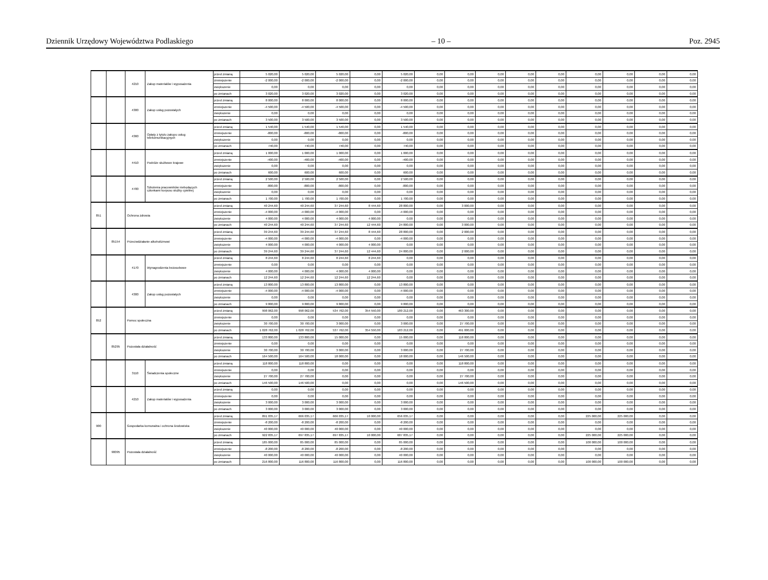Dziennik Urzędowy Województwa Podlaskiego – 10 – Poz. 2945
| | | 4210 | Zakup materiałów i wyposażenia | przed zmianą | 5 020,00 | 5 020,00 | 5 020,00 | 0,00 | 5 020,00 | 0,00 | 0,00 | 0,00 | 0,00 | 0,00 | 0,00 | 0,00 | 0,00 | 0,00 |
| | | | | zmniejszenie | -2 000,00 | -2 000,00 | -2 000,00 | 0,00 | -2 000,00 | 0,00 | 0,00 | 0,00 | 0,00 | 0,00 | 0,00 | 0,00 | 0,00 | 0,00 |
| | | | | zwiększenie | 0,00 | 0,00 | 0,00 | 0,00 | 0,00 | 0,00 | 0,00 | 0,00 | 0,00 | 0,00 | 0,00 | 0,00 | 0,00 | 0,00 |
| | | | | po zmianach | 3 020,00 | 3 020,00 | 3 020,00 | 0,00 | 3 020,00 | 0,00 | 0,00 | 0,00 | 0,00 | 0,00 | 0,00 | 0,00 | 0,00 | 0,00 |
| | | 4300 | Zakup usług pozostałych | przed zmianą | 8 000,00 | 8 000,00 | 8 000,00 | 0,00 | 8 000,00 | 0,00 | 0,00 | 0,00 | 0,00 | 0,00 | 0,00 | 0,00 | 0,00 | 0,00 |
| | | | | zmniejszenie | -4 500,00 | -4 500,00 | -4 500,00 | 0,00 | -4 500,00 | 0,00 | 0,00 | 0,00 | 0,00 | 0,00 | 0,00 | 0,00 | 0,00 | 0,00 |
| | | | | zwiększenie | 0,00 | 0,00 | 0,00 | 0,00 | 0,00 | 0,00 | 0,00 | 0,00 | 0,00 | 0,00 | 0,00 | 0,00 | 0,00 | 0,00 |
| | | | | po zmianach | 3 500,00 | 3 500,00 | 3 500,00 | 0,00 | 3 500,00 | 0,00 | 0,00 | 0,00 | 0,00 | 0,00 | 0,00 | 0,00 | 0,00 | 0,00 |
| | | 4360 | Opłaty z tytułu zakupu usług telekomunikacyjnych | przed zmianą | 1 540,00 | 1 540,00 | 1 540,00 | 0,00 | 1 540,00 | 0,00 | 0,00 | 0,00 | 0,00 | 0,00 | 0,00 | 0,00 | 0,00 | 0,00 |
| | | | | zmniejszenie | -800,00 | -800,00 | -800,00 | 0,00 | -800,00 | 0,00 | 0,00 | 0,00 | 0,00 | 0,00 | 0,00 | 0,00 | 0,00 | 0,00 |
| | | | | zwiększenie | 0,00 | 0,00 | 0,00 | 0,00 | 0,00 | 0,00 | 0,00 | 0,00 | 0,00 | 0,00 | 0,00 | 0,00 | 0,00 | 0,00 |
| | | | | po zmianach | 740,00 | 740,00 | 740,00 | 0,00 | 740,00 | 0,00 | 0,00 | 0,00 | 0,00 | 0,00 | 0,00 | 0,00 | 0,00 | 0,00 |
| | | 4410 | Podróże służbowe krajowe | przed zmianą | 1 000,00 | 1 000,00 | 1 000,00 | 0,00 | 1 000,00 | 0,00 | 0,00 | 0,00 | 0,00 | 0,00 | 0,00 | 0,00 | 0,00 | 0,00 |
| | | | | zmniejszenie | -400,00 | -400,00 | -400,00 | 0,00 | -400,00 | 0,00 | 0,00 | 0,00 | 0,00 | 0,00 | 0,00 | 0,00 | 0,00 | 0,00 |
| | | | | zwiększenie | 0,00 | 0,00 | 0,00 | 0,00 | 0,00 | 0,00 | 0,00 | 0,00 | 0,00 | 0,00 | 0,00 | 0,00 | 0,00 | 0,00 |
| | | | | po zmianach | 600,00 | 600,00 | 600,00 | 0,00 | 600,00 | 0,00 | 0,00 | 0,00 | 0,00 | 0,00 | 0,00 | 0,00 | 0,00 | 0,00 |
| | | 4700 | Szkolenia pracowników niebędących członkami korpusu służby cywilnej | przed zmianą | 2 500,00 | 2 500,00 | 2 500,00 | 0,00 | 2 500,00 | 0,00 | 0,00 | 0,00 | 0,00 | 0,00 | 0,00 | 0,00 | 0,00 | 0,00 |
| | | | | zmniejszenie | -800,00 | -800,00 | -800,00 | 0,00 | -800,00 | 0,00 | 0,00 | 0,00 | 0,00 | 0,00 | 0,00 | 0,00 | 0,00 | 0,00 |
| | | | | zwiększenie | 0,00 | 0,00 | 0,00 | 0,00 | 0,00 | 0,00 | 0,00 | 0,00 | 0,00 | 0,00 | 0,00 | 0,00 | 0,00 | 0,00 |
| | | | | po zmianach | 1 700,00 | 1 700,00 | 1 700,00 | 0,00 | 1 700,00 | 0,00 | 0,00 | 0,00 | 0,00 | 0,00 | 0,00 | 0,00 | 0,00 | 0,00 |
| 851 | | Ochrona zdrowia | | przed zmianą | 40 244,60 | 40 244,60 | 37 244,60 | 8 444,60 | 28 800,00 | 0,00 | 3 000,00 | 0,00 | 0,00 | 0,00 | 0,00 | 0,00 | 0,00 | 0,00 |
| | | | | zmniejszenie | -4 000,00 | -4 000,00 | -4 000,00 | 0,00 | -4 000,00 | 0,00 | 0,00 | 0,00 | 0,00 | 0,00 | 0,00 | 0,00 | 0,00 | 0,00 |
| | | | | zwiększenie | 4 000,00 | 4 000,00 | 4 000,00 | 4 000,00 | 0,00 | 0,00 | 0,00 | 0,00 | 0,00 | 0,00 | 0,00 | 0,00 | 0,00 | 0,00 |
| | | | | po zmianach | 40 244,60 | 40 244,60 | 37 244,60 | 12 444,60 | 24 800,00 | 0,00 | 3 000,00 | 0,00 | 0,00 | 0,00 | 0,00 | 0,00 | 0,00 | 0,00 |
| | 85154 | Przeciwdziałanie alkoholizmowi | | przed zmianą | 39 244,60 | 39 244,60 | 37 244,60 | 8 444,60 | 28 800,00 | 0,00 | 2 000,00 | 0,00 | 0,00 | 0,00 | 0,00 | 0,00 | 0,00 | 0,00 |
| | | | | zmniejszenie | -4 000,00 | -4 000,00 | -4 000,00 | 0,00 | -4 000,00 | 0,00 | 0,00 | 0,00 | 0,00 | 0,00 | 0,00 | 0,00 | 0,00 | 0,00 |
| | | | | zwiększenie | 4 000,00 | 4 000,00 | 4 000,00 | 4 000,00 | 0,00 | 0,00 | 0,00 | 0,00 | 0,00 | 0,00 | 0,00 | 0,00 | 0,00 | 0,00 |
| | | | | po zmianach | 39 244,60 | 39 244,60 | 37 244,60 | 12 444,60 | 24 800,00 | 0,00 | 2 000,00 | 0,00 | 0,00 | 0,00 | 0,00 | 0,00 | 0,00 | 0,00 |
| | | 4170 | Wynagrodzenia bezosobowe | przed zmianą | 8 244,60 | 8 244,60 | 8 244,60 | 8 244,60 | 0,00 | 0,00 | 0,00 | 0,00 | 0,00 | 0,00 | 0,00 | 0,00 | 0,00 | 0,00 |
| | | | | zmniejszenie | 0,00 | 0,00 | 0,00 | 0,00 | 0,00 | 0,00 | 0,00 | 0,00 | 0,00 | 0,00 | 0,00 | 0,00 | 0,00 | 0,00 |
| | | | | zwiększenie | 4 000,00 | 4 000,00 | 4 000,00 | 4 000,00 | 0,00 | 0,00 | 0,00 | 0,00 | 0,00 | 0,00 | 0,00 | 0,00 | 0,00 | 0,00 |
| | | | | po zmianach | 12 244,60 | 12 244,60 | 12 244,60 | 12 244,60 | 0,00 | 0,00 | 0,00 | 0,00 | 0,00 | 0,00 | 0,00 | 0,00 | 0,00 | 0,00 |
| | | 4300 | Zakup usług pozostałych | przed zmianą | 13 800,00 | 13 800,00 | 13 800,00 | 0,00 | 13 800,00 | 0,00 | 0,00 | 0,00 | 0,00 | 0,00 | 0,00 | 0,00 | 0,00 | 0,00 |
| | | | | zmniejszenie | -4 000,00 | -4 000,00 | -4 000,00 | 0,00 | -4 000,00 | 0,00 | 0,00 | 0,00 | 0,00 | 0,00 | 0,00 | 0,00 | 0,00 | 0,00 |
| | | | | zwiększenie | 0,00 | 0,00 | 0,00 | 0,00 | 0,00 | 0,00 | 0,00 | 0,00 | 0,00 | 0,00 | 0,00 | 0,00 | 0,00 | 0,00 |
| | | | | po zmianach | 9 800,00 | 9 800,00 | 9 800,00 | 0,00 | 9 800,00 | 0,00 | 0,00 | 0,00 | 0,00 | 0,00 | 0,00 | 0,00 | 0,00 | 0,00 |
| 852 | | Pomoc społeczna | | przed zmianą | 998 062,00 | 998 062,00 | 534 762,00 | 354 550,00 | 180 212,00 | 0,00 | 463 300,00 | 0,00 | 0,00 | 0,00 | 0,00 | 0,00 | 0,00 | 0,00 |
| | | | | zmniejszenie | 0,00 | 0,00 | 0,00 | 0,00 | 0,00 | 0,00 | 0,00 | 0,00 | 0,00 | 0,00 | 0,00 | 0,00 | 0,00 | 0,00 |
| | | | | zwiększenie | 30 700,00 | 30 700,00 | 3 000,00 | 0,00 | 3 000,00 | 0,00 | 27 700,00 | 0,00 | 0,00 | 0,00 | 0,00 | 0,00 | 0,00 | 0,00 |
| | | | | po zmianach | 1 028 762,00 | 1 028 762,00 | 537 762,00 | 354 550,00 | 183 212,00 | 0,00 | 491 000,00 | 0,00 | 0,00 | 0,00 | 0,00 | 0,00 | 0,00 | 0,00 |
| | 85295 | Pozostała działalność | | przed zmianą | 133 800,00 | 133 800,00 | 15 000,00 | 0,00 | 15 000,00 | 0,00 | 118 800,00 | 0,00 | 0,00 | 0,00 | 0,00 | 0,00 | 0,00 | 0,00 |
| | | | | zmniejszenie | 0,00 | 0,00 | 0,00 | 0,00 | 0,00 | 0,00 | 0,00 | 0,00 | 0,00 | 0,00 | 0,00 | 0,00 | 0,00 | 0,00 |
| | | | | zwiększenie | 30 700,00 | 30 700,00 | 3 000,00 | 0,00 | 3 000,00 | 0,00 | 27 700,00 | 0,00 | 0,00 | 0,00 | 0,00 | 0,00 | 0,00 | 0,00 |
| | | | | po zmianach | 164 500,00 | 164 500,00 | 18 000,00 | 0,00 | 18 000,00 | 0,00 | 146 500,00 | 0,00 | 0,00 | 0,00 | 0,00 | 0,00 | 0,00 | 0,00 |
| | | 3110 | Świadczenia społeczne | przed zmianą | 118 800,00 | 118 800,00 | 0,00 | 0,00 | 0,00 | 0,00 | 118 800,00 | 0,00 | 0,00 | 0,00 | 0,00 | 0,00 | 0,00 | 0,00 |
| | | | | zmniejszenie | 0,00 | 0,00 | 0,00 | 0,00 | 0,00 | 0,00 | 0,00 | 0,00 | 0,00 | 0,00 | 0,00 | 0,00 | 0,00 | 0,00 |
| | | | | zwiększenie | 27 700,00 | 27 700,00 | 0,00 | 0,00 | 0,00 | 0,00 | 27 700,00 | 0,00 | 0,00 | 0,00 | 0,00 | 0,00 | 0,00 | 0,00 |
| | | | | po zmianach | 146 500,00 | 146 500,00 | 0,00 | 0,00 | 0,00 | 0,00 | 146 500,00 | 0,00 | 0,00 | 0,00 | 0,00 | 0,00 | 0,00 | 0,00 |
| | | 4210 | Zakup materiałów i wyposażenia | przed zmianą | 0,00 | 0,00 | 0,00 | 0,00 | 0,00 | 0,00 | 0,00 | 0,00 | 0,00 | 0,00 | 0,00 | 0,00 | 0,00 | 0,00 |
| | | | | zmniejszenie | 0,00 | 0,00 | 0,00 | 0,00 | 0,00 | 0,00 | 0,00 | 0,00 | 0,00 | 0,00 | 0,00 | 0,00 | 0,00 | 0,00 |
| | | | | zwiększenie | 3 000,00 | 3 000,00 | 3 000,00 | 0,00 | 3 000,00 | 0,00 | 0,00 | 0,00 | 0,00 | 0,00 | 0,00 | 0,00 | 0,00 | 0,00 |
| | | | | po zmianach | 3 000,00 | 3 000,00 | 3 000,00 | 0,00 | 3 000,00 | 0,00 | 0,00 | 0,00 | 0,00 | 0,00 | 0,00 | 0,00 | 0,00 | 0,00 |
| 900 | | Gospodarka komunalna i ochrona środowiska | | przed zmianą | 891 035,17 | 666 035,17 | 666 035,17 | 10 000,00 | 656 035,17 | 0,00 | 0,00 | 0,00 | 0,00 | 0,00 | 225 000,00 | 225 000,00 | 0,00 | 0,00 |
| | | | | zmniejszenie | -8 200,00 | -8 200,00 | -8 200,00 | 0,00 | -8 200,00 | 0,00 | 0,00 | 0,00 | 0,00 | 0,00 | 0,00 | 0,00 | 0,00 | 0,00 |
| | | | | zwiększenie | 40 000,00 | 40 000,00 | 40 000,00 | 0,00 | 40 000,00 | 0,00 | 0,00 | 0,00 | 0,00 | 0,00 | 0,00 | 0,00 | 0,00 | 0,00 |
| | | | | po zmianach | 922 835,17 | 697 835,17 | 697 835,17 | 10 000,00 | 687 835,17 | 0,00 | 0,00 | 0,00 | 0,00 | 0,00 | 225 000,00 | 225 000,00 | 0,00 | 0,00 |
| | 90095 | Pozostała działalność | | przed zmianą | 185 000,00 | 85 000,00 | 85 000,00 | 0,00 | 85 000,00 | 0,00 | 0,00 | 0,00 | 0,00 | 0,00 | 100 000,00 | 100 000,00 | 0,00 | 0,00 |
| | | | | zmniejszenie | -8 200,00 | -8 200,00 | -8 200,00 | 0,00 | -8 200,00 | 0,00 | 0,00 | 0,00 | 0,00 | 0,00 | 0,00 | 0,00 | 0,00 | 0,00 |
| | | | | zwiększenie | 40 000,00 | 40 000,00 | 40 000,00 | 0,00 | 40 000,00 | 0,00 | 0,00 | 0,00 | 0,00 | 0,00 | 0,00 | 0,00 | 0,00 | 0,00 |
| | | | | po zmianach | 216 800,00 | 116 800,00 | 116 800,00 | 0,00 | 116 800,00 | 0,00 | 0,00 | 0,00 | 0,00 | 0,00 | 100 000,00 | 100 000,00 | 0,00 | 0,00 |